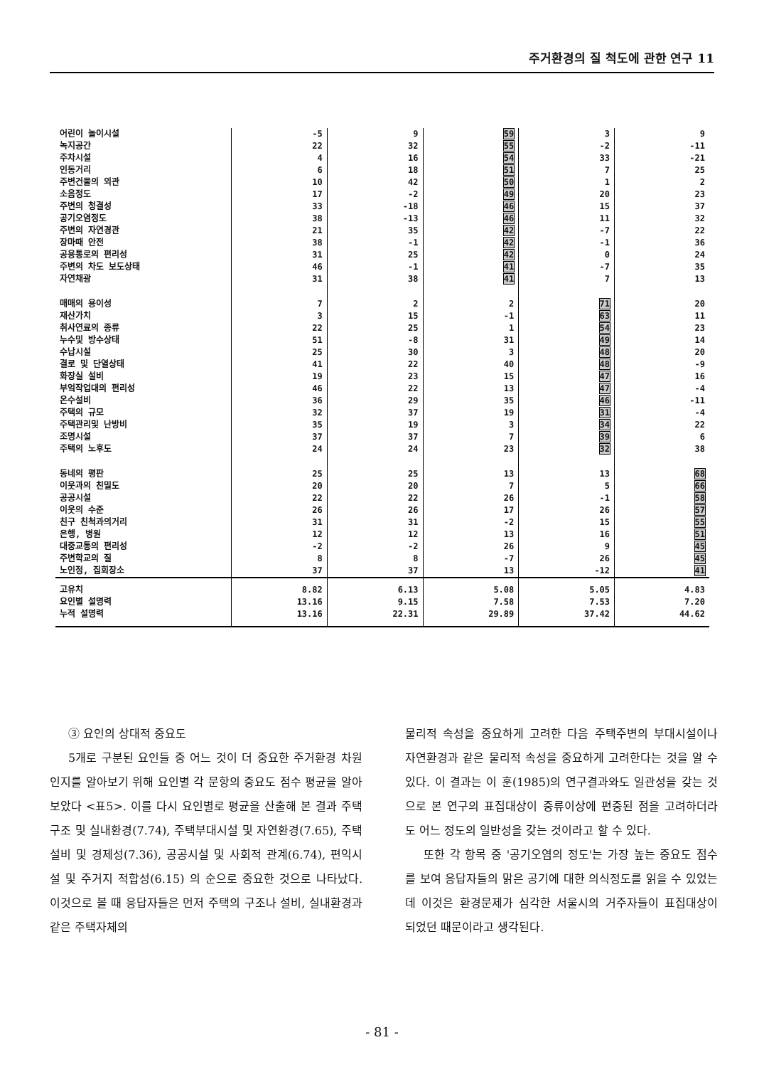주거환경의 질 척도에 관한 연구 11
| 어린이 놀이시설 | -5 | 9 | 59 | 3 | 9 |
| 녹지공간 | 22 | 32 | 55 | -2 | -11 |
| 주차시설 | 4 | 16 | 54 | 33 | -21 |
| 인동거리 | 6 | 18 | 51 | 7 | 25 |
| 주변건물의 외관 | 10 | 42 | 50 | 1 | 2 |
| 소음정도 | 17 | -2 | 49 | 20 | 23 |
| 주변의 청결성 | 33 | -18 | 46 | 15 | 37 |
| 공기오염정도 | 38 | -13 | 46 | 11 | 32 |
| 주변의 자연경관 | 21 | 35 | 42 | -7 | 22 |
| 장마때 안전 | 38 | -1 | 42 | -1 | 36 |
| 공용통로의 편리성 | 31 | 25 | 42 | 0 | 24 |
| 주변의 차도 보도상태 | 46 | -1 | 41 | -7 | 35 |
| 자연채광 | 31 | 38 | 41 | 7 | 13 |
| 매매의 용이성 | 7 | 2 | 2 | 71 | 20 |
| 재산가치 | 3 | 15 | -1 | 63 | 11 |
| 취사연료의 종류 | 22 | 25 | 1 | 54 | 23 |
| 누수및 방수상태 | 51 | -8 | 31 | 49 | 14 |
| 수납시설 | 25 | 30 | 3 | 48 | 20 |
| 결로 및 단열상태 | 41 | 22 | 40 | 48 | -9 |
| 화장실 설비 | 19 | 23 | 15 | 47 | 16 |
| 부엌작업대의 편리성 | 46 | 22 | 13 | 47 | -4 |
| 온수설비 | 36 | 29 | 35 | 46 | -11 |
| 주택의 규모 | 32 | 37 | 19 | 31 | -4 |
| 주택관리및 난방비 | 35 | 19 | 3 | 34 | 22 |
| 조명시설 | 37 | 37 | 7 | 39 | 6 |
| 주택의 노후도 | 24 | 24 | 23 | 32 | 38 |
| 동네의 평판 | 25 | 25 | 13 | 13 | 68 |
| 이웃과의 친밀도 | 20 | 20 | 7 | 5 | 66 |
| 공공시설 | 22 | 22 | 26 | -1 | 58 |
| 이웃의 수준 | 26 | 26 | 17 | 26 | 57 |
| 친구 친척과의거리 | 31 | 31 | -2 | 15 | 55 |
| 은행, 병원 | 12 | 12 | 13 | 16 | 51 |
| 대중교통의 편리성 | -2 | -2 | 26 | 9 | 45 |
| 주변학교의 질 | 8 | 8 | -7 | 26 | 45 |
| 노인정, 집회장소 | 37 | 37 | 13 | -12 | 41 |
| 고유치 | 8.82 | 6.13 | 5.08 | 5.05 | 4.83 |
| 요인별 설명력 | 13.16 | 9.15 | 7.58 | 7.53 | 7.20 |
| 누적 설명력 | 13.16 | 22.31 | 29.89 | 37.42 | 44.62 |
③ 요인의 상대적 중요도
5개로 구분된 요인들 중 어느 것이 더 중요한 주거환경 차원인지를 알아보기 위해 요인별 각 문항의 중요도 점수 평균을 알아보았다 <표5>. 이를 다시 요인별로 평균을 산출해 본 결과 주택구조 및 실내환경(7.74), 주택부대시설 및 자연환경(7.65), 주택설비 및 경제성(7.36), 공공시설 및 사회적 관계(6.74), 편익시설 및 주거지 적합성(6.15) 의 순으로 중요한 것으로 나타났다. 이것으로 볼 때 응답자들은 먼저 주택의 구조나 설비, 실내환경과 같은 주택자체의
물리적 속성을 중요하게 고려한 다음 주택주변의 부대시설이나 자연환경과 같은 물리적 속성을 중요하게 고려한다는 것을 알 수 있다. 이 결과는 이 훈(1985)의 연구결과와도 일관성을 갖는 것으로 본 연구의 표집대상이 중류이상에 편중된 점을 고려하더라도 어느 정도의 일반성을 갖는 것이라고 할 수 있다.
또한 각 항목 중 '공기오염의 정도'는 가장 높는 중요도 점수를 보여 응답자들의 맑은 공기에 대한 의식정도를 읽을 수 있었는데 이것은 환경문제가 심각한 서울시의 거주자들이 표집대상이 되었던 때문이라고 생각된다.
- 81 -